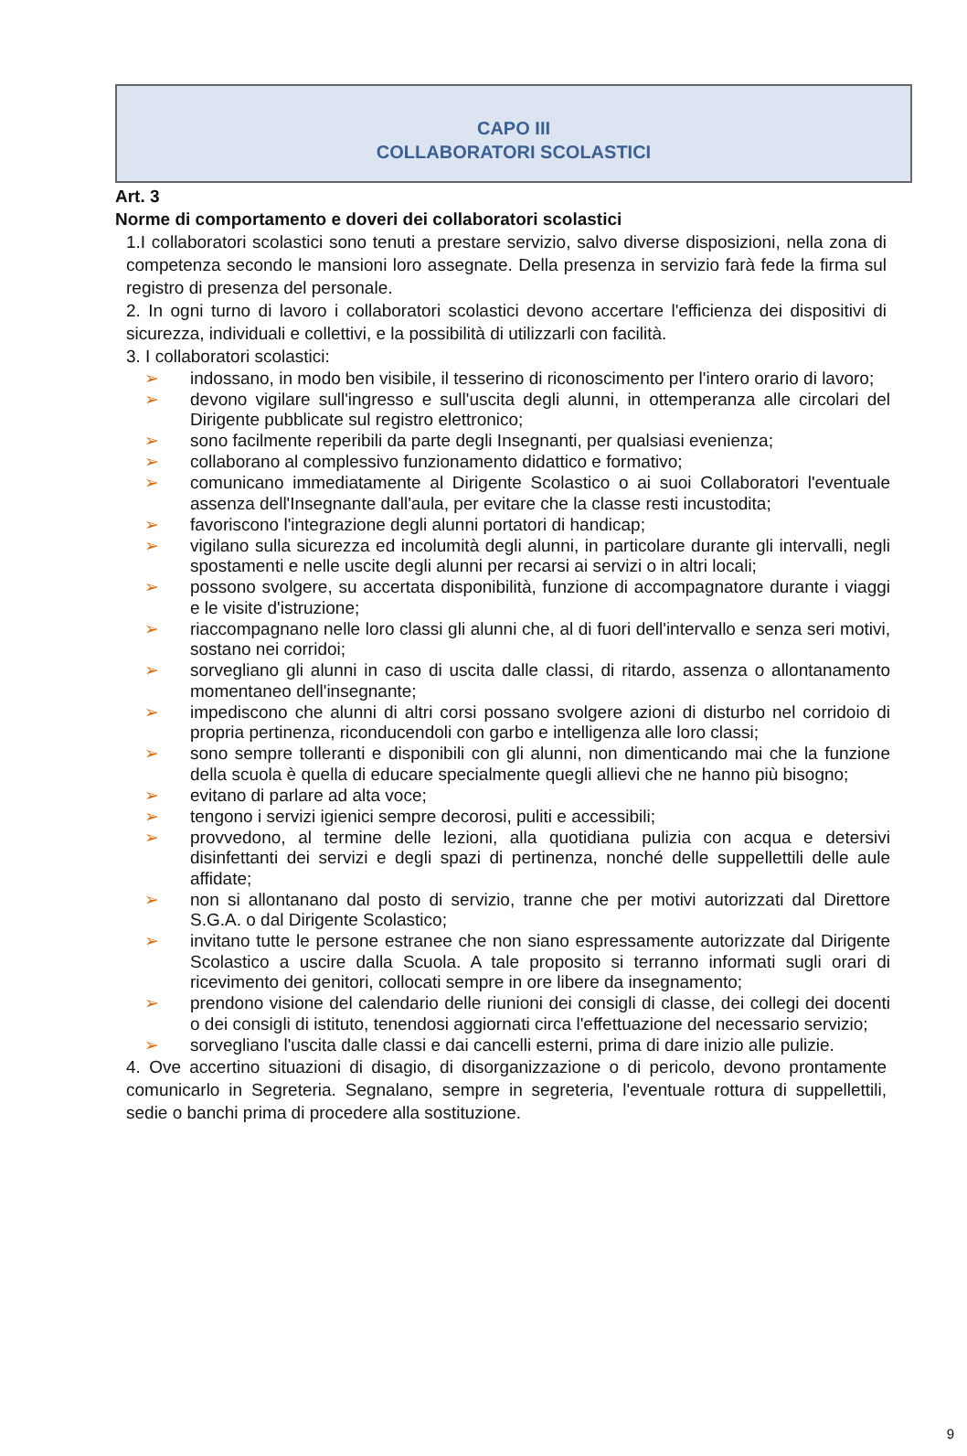CAPO III
COLLABORATORI SCOLASTICI
Art. 3
Norme di comportamento e doveri dei collaboratori scolastici
1.I collaboratori scolastici sono tenuti a prestare servizio, salvo diverse disposizioni, nella zona di competenza secondo le mansioni loro assegnate. Della presenza in servizio farà fede la firma sul registro di presenza del personale.
2. In ogni turno di lavoro i collaboratori scolastici devono accertare l'efficienza dei dispositivi di sicurezza, individuali e collettivi, e la possibilità di utilizzarli con facilità.
3. I collaboratori scolastici:
➢ indossano, in modo ben visibile, il tesserino di riconoscimento per l'intero orario di lavoro;
➢ devono vigilare sull'ingresso e sull'uscita degli alunni, in ottemperanza alle circolari del Dirigente pubblicate sul registro elettronico;
➢ sono facilmente reperibili da parte degli Insegnanti, per qualsiasi evenienza;
➢ collaborano al complessivo funzionamento didattico e formativo;
➢ comunicano immediatamente al Dirigente Scolastico o ai suoi Collaboratori l'eventuale assenza dell'Insegnante dall'aula, per evitare che la classe resti incustodita;
➢ favoriscono l'integrazione degli alunni portatori di handicap;
➢ vigilano sulla sicurezza ed incolumità degli alunni, in particolare durante gli intervalli, negli spostamenti e nelle uscite degli alunni per recarsi ai servizi o in altri locali;
➢ possono svolgere, su accertata disponibilità, funzione di accompagnatore durante i viaggi e le visite d'istruzione;
➢ riaccompagnano nelle loro classi gli alunni che, al di fuori dell'intervallo e senza seri motivi, sostano nei corridoi;
➢ sorvegliano gli alunni in caso di uscita dalle classi, di ritardo, assenza o allontanamento momentaneo dell'insegnante;
➢ impediscono che alunni di altri corsi possano svolgere azioni di disturbo nel corridoio di propria pertinenza, riconducendoli con garbo e intelligenza alle loro classi;
➢ sono sempre tolleranti e disponibili con gli alunni, non dimenticando mai che la funzione della scuola è quella di educare specialmente quegli allievi che ne hanno più bisogno;
➢ evitano di parlare ad alta voce;
➢ tengono i servizi igienici sempre decorosi, puliti e accessibili;
➢ provvedono, al termine delle lezioni, alla quotidiana pulizia con acqua e detersivi disinfettanti dei servizi e degli spazi di pertinenza, nonché delle suppellettili delle aule affidate;
➢ non si allontanano dal posto di servizio, tranne che per motivi autorizzati dal Direttore S.G.A. o dal Dirigente Scolastico;
➢ invitano tutte le persone estranee che non siano espressamente autorizzate dal Dirigente Scolastico a uscire dalla Scuola. A tale proposito si terranno informati sugli orari di ricevimento dei genitori, collocati sempre in ore libere da insegnamento;
➢ prendono visione del calendario delle riunioni dei consigli di classe, dei collegi dei docenti o dei consigli di istituto, tenendosi aggiornati circa l'effettuazione del necessario servizio;
➢ sorvegliano l'uscita dalle classi e dai cancelli esterni, prima di dare inizio alle pulizie.
4. Ove accertino situazioni di disagio, di disorganizzazione o di pericolo, devono prontamente comunicarlo in Segreteria. Segnalano, sempre in segreteria, l'eventuale rottura di suppellettili, sedie o banchi prima di procedere alla sostituzione.
9